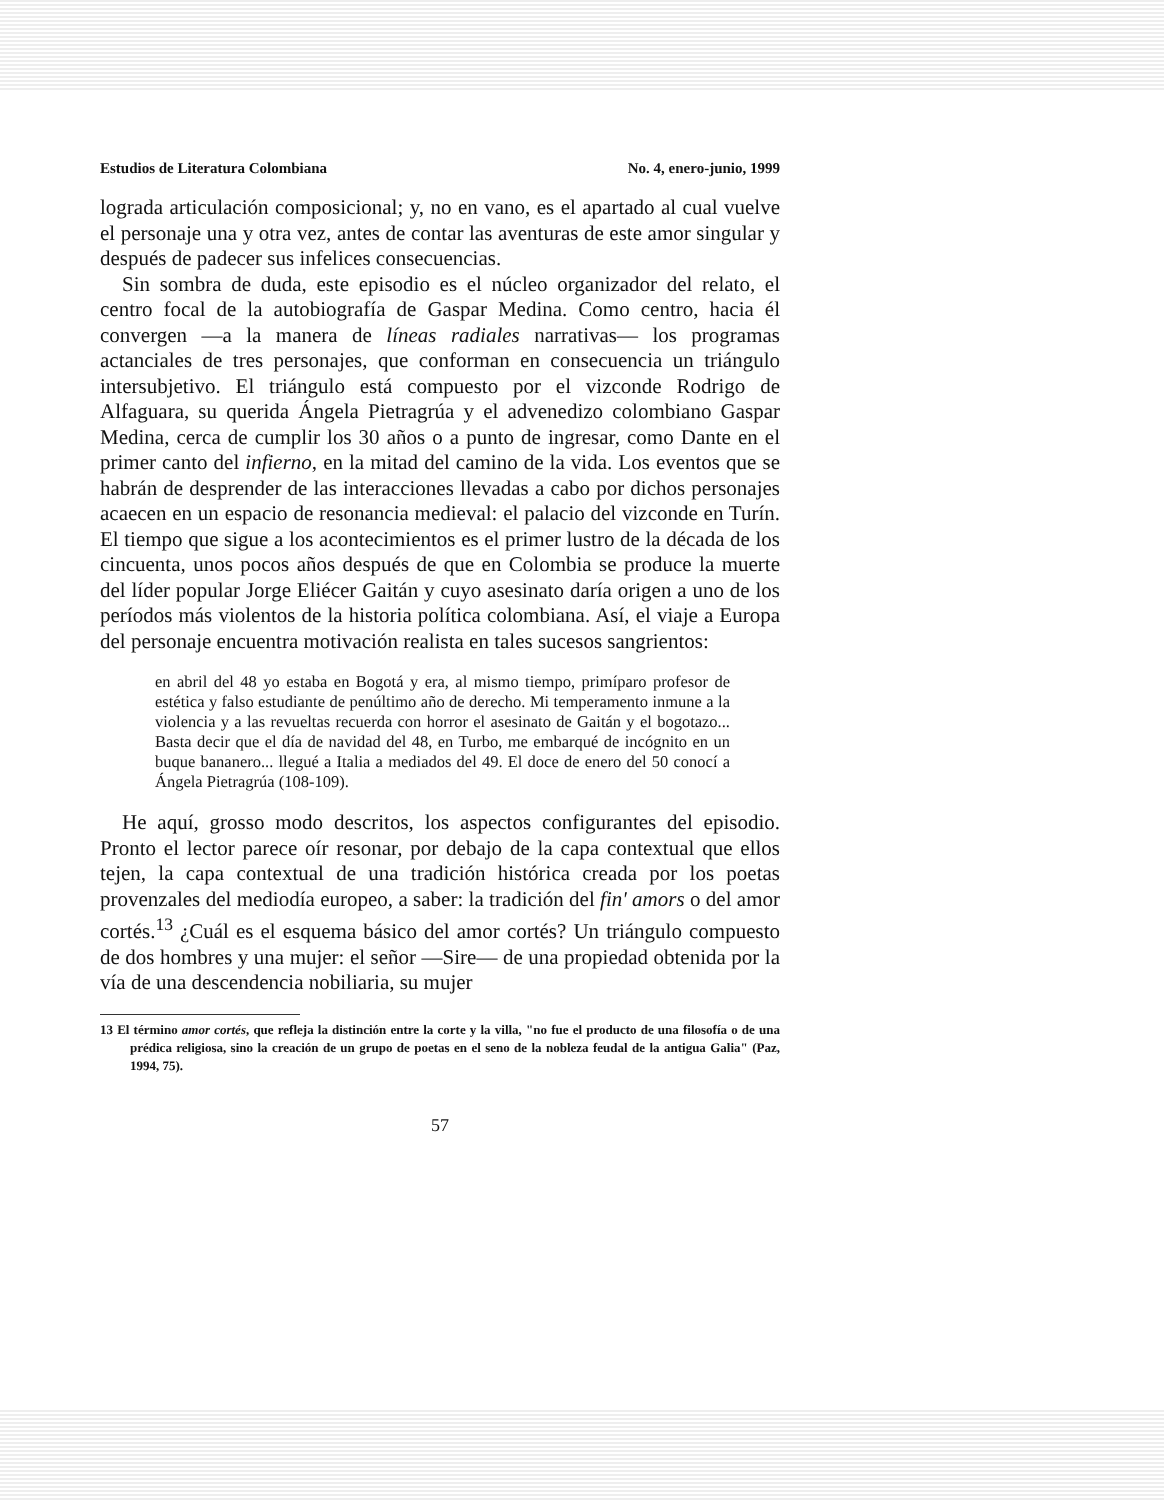Estudios de Literatura Colombiana No. 4, enero-junio, 1999
lograda articulación composicional; y, no en vano, es el apartado al cual vuelve el personaje una y otra vez, antes de contar las aventuras de este amor singular y después de padecer sus infelices consecuencias.
Sin sombra de duda, este episodio es el núcleo organizador del relato, el centro focal de la autobiografía de Gaspar Medina. Como centro, hacia él convergen —a la manera de líneas radiales narrativas— los programas actanciales de tres personajes, que conforman en consecuencia un triángulo intersubjetivo. El triángulo está compuesto por el vizconde Rodrigo de Alfaguara, su querida Ángela Pietragrúa y el advenedizo colombiano Gaspar Medina, cerca de cumplir los 30 años o a punto de ingresar, como Dante en el primer canto del infierno, en la mitad del camino de la vida. Los eventos que se habrán de desprender de las interacciones llevadas a cabo por dichos personajes acaecen en un espacio de resonancia medieval: el palacio del vizconde en Turín. El tiempo que sigue a los acontecimientos es el primer lustro de la década de los cincuenta, unos pocos años después de que en Colombia se produce la muerte del líder popular Jorge Eliécer Gaitán y cuyo asesinato daría origen a uno de los períodos más violentos de la historia política colombiana. Así, el viaje a Europa del personaje encuentra motivación realista en tales sucesos sangrientos:
en abril del 48 yo estaba en Bogotá y era, al mismo tiempo, primíparo profesor de estética y falso estudiante de penúltimo año de derecho. Mi temperamento inmune a la violencia y a las revueltas recuerda con horror el asesinato de Gaitán y el bogotazo... Basta decir que el día de navidad del 48, en Turbo, me embarqué de incógnito en un buque bananero... llegué a Italia a mediados del 49. El doce de enero del 50 conocí a Ángela Pietragrúa (108-109).
He aquí, grosso modo descritos, los aspectos configurantes del episodio. Pronto el lector parece oír resonar, por debajo de la capa contextual que ellos tejen, la capa contextual de una tradición histórica creada por los poetas provenzales del mediodía europeo, a saber: la tradición del fin' amors o del amor cortés.<sup>13</sup> ¿Cuál es el esquema básico del amor cortés? Un triángulo compuesto de dos hombres y una mujer: el señor —Sire— de una propiedad obtenida por la vía de una descendencia nobiliaria, su mujer
13 El término amor cortés, que refleja la distinción entre la corte y la villa, "no fue el producto de una filosofía o de una prédica religiosa, sino la creación de un grupo de poetas en el seno de la nobleza feudal de la antigua Galia" (Paz, 1994, 75).
57